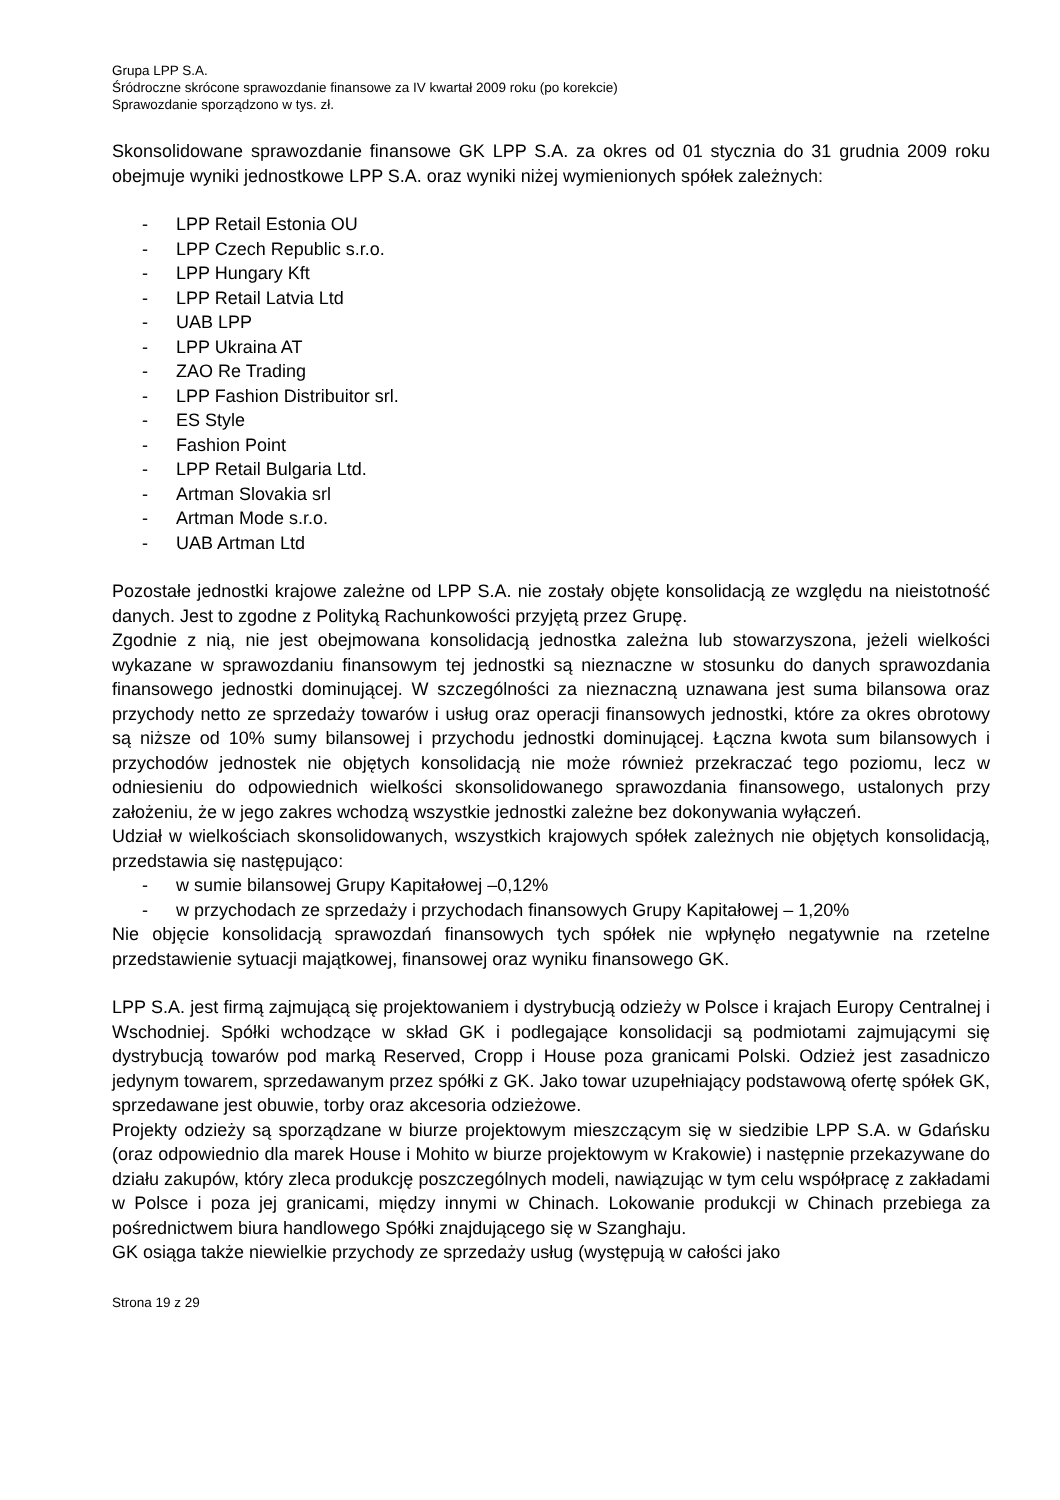Grupa LPP S.A.
Śródroczne skrócone sprawozdanie finansowe za IV kwartał 2009 roku (po korekcie)
Sprawozdanie sporządzono w tys. zł.
Skonsolidowane sprawozdanie finansowe GK LPP S.A. za okres od 01 stycznia do 31 grudnia 2009 roku obejmuje wyniki jednostkowe LPP S.A. oraz wyniki niżej wymienionych spółek zależnych:
- LPP Retail Estonia OU
- LPP Czech Republic s.r.o.
- LPP Hungary Kft
- LPP Retail Latvia Ltd
- UAB LPP
- LPP Ukraina AT
- ZAO Re Trading
- LPP Fashion Distribuitor srl.
- ES Style
- Fashion Point
- LPP Retail Bulgaria Ltd.
- Artman Slovakia srl
- Artman Mode s.r.o.
- UAB Artman Ltd
Pozostałe jednostki krajowe zależne od LPP S.A. nie zostały objęte konsolidacją ze względu na nieistotność danych. Jest to zgodne z Polityką Rachunkowości przyjętą przez Grupę.
Zgodnie z nią, nie jest obejmowana konsolidacją jednostka zależna lub stowarzyszona, jeżeli wielkości wykazane w sprawozdaniu finansowym tej jednostki są nieznaczne w stosunku do danych sprawozdania finansowego jednostki dominującej. W szczególności za nieznaczną uznawana jest suma bilansowa oraz przychody netto ze sprzedaży towarów i usług oraz operacji finansowych jednostki, które za okres obrotowy są niższe od 10% sumy bilansowej i przychodu jednostki dominującej. Łączna kwota sum bilansowych i przychodów jednostek nie objętych konsolidacją nie może również przekraczać tego poziomu, lecz w odniesieniu do odpowiednich wielkości skonsolidowanego sprawozdania finansowego, ustalonych przy założeniu, że w jego zakres wchodzą wszystkie jednostki zależne bez dokonywania wyłączeń.
Udział w wielkościach skonsolidowanych, wszystkich krajowych spółek zależnych nie objętych konsolidacją, przedstawia się następująco:
- w sumie bilansowej Grupy Kapitałowej –0,12%
- w przychodach ze sprzedaży i przychodach finansowych Grupy Kapitałowej – 1,20%
Nie objęcie konsolidacją sprawozdań finansowych tych spółek nie wpłynęło negatywnie na rzetelne przedstawienie sytuacji majątkowej, finansowej oraz wyniku finansowego GK.
LPP S.A. jest firmą zajmującą się projektowaniem i dystrybucją odzieży w Polsce i krajach Europy Centralnej i Wschodniej. Spółki wchodzące w skład GK i podlegające konsolidacji są podmiotami zajmującymi się dystrybucją towarów pod marką Reserved, Cropp i House poza granicami Polski. Odzież jest zasadniczo jedynym towarem, sprzedawanym przez spółki z GK. Jako towar uzupełniający podstawową ofertę spółek GK, sprzedawane jest obuwie, torby oraz akcesoria odzieżowe.
Projekty odzieży są sporządzane w biurze projektowym mieszczącym się w siedzibie LPP S.A. w Gdańsku (oraz odpowiednio dla marek House i Mohito w biurze projektowym w Krakowie) i następnie przekazywane do działu zakupów, który zleca produkcję poszczególnych modeli, nawiązując w tym celu współpracę z zakładami w Polsce i poza jej granicami, między innymi w Chinach. Lokowanie produkcji w Chinach przebiega za pośrednictwem biura handlowego Spółki znajdującego się w Szanghaju.
GK osiąga także niewielkie przychody ze sprzedaży usług (występują w całości jako
Strona 19 z 29